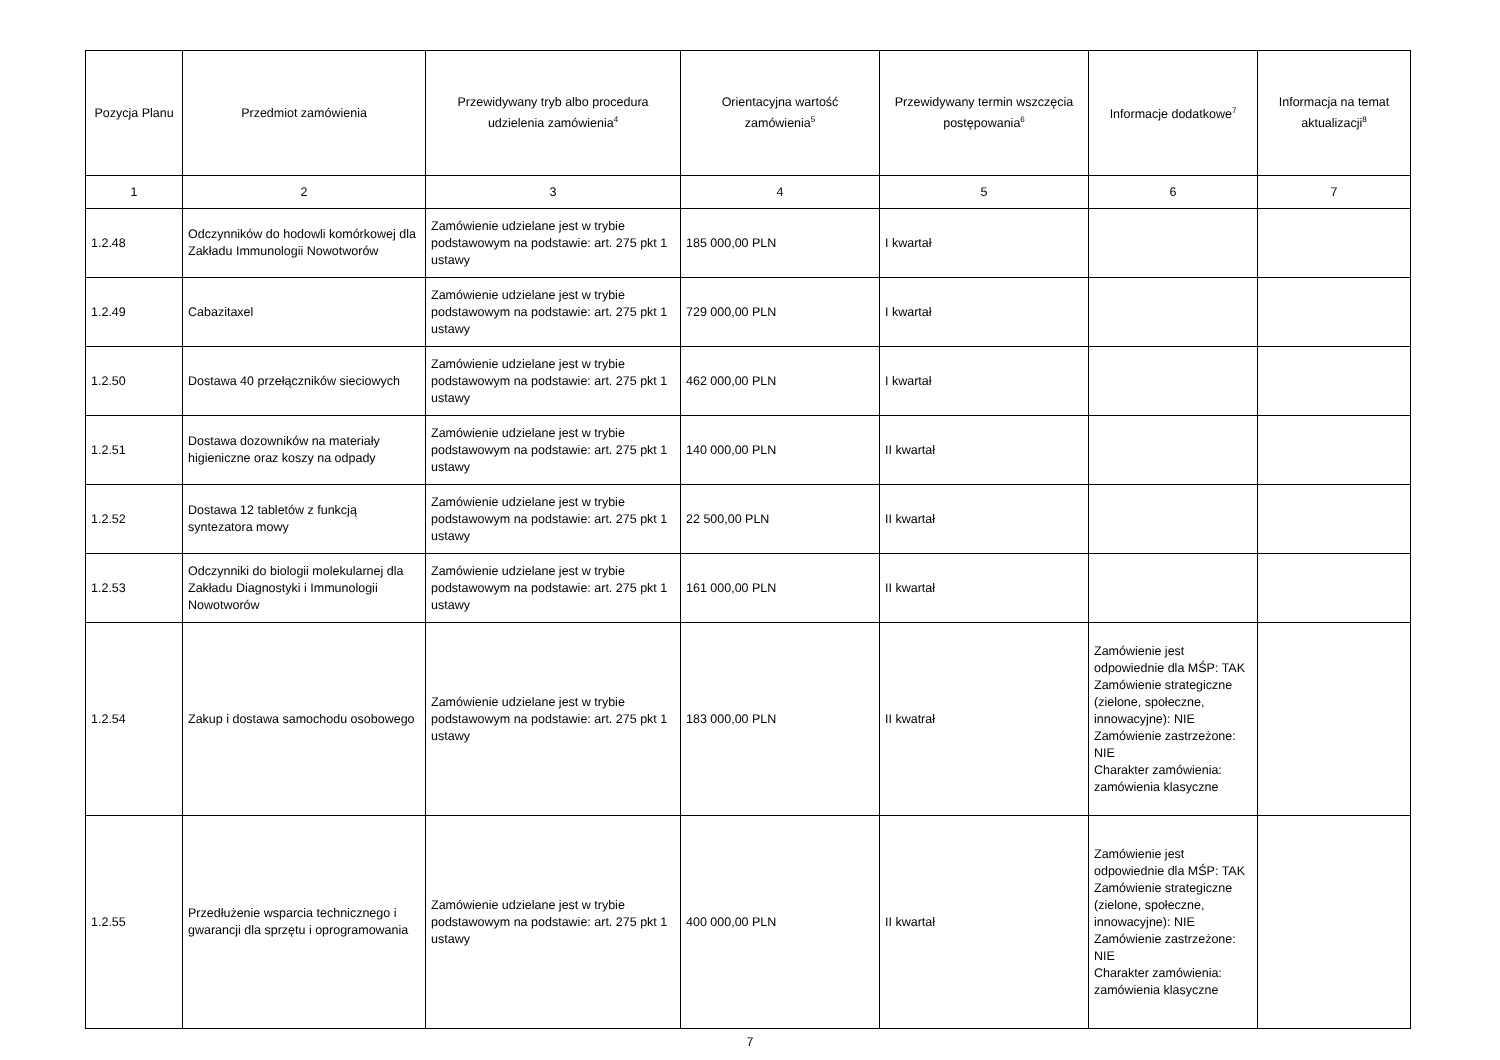| Pozycja Planu | Przedmiot zamówienia | Przewidywany tryb albo procedura udzielenia zamówienia<sup>4</sup> | Orientacyjna wartość zamówienia<sup>5</sup> | Przewidywany termin wszczęcia postępowania<sup>6</sup> | Informacje dodatkowe<sup>7</sup> | Informacja na temat aktualizacji<sup>8</sup> |
| --- | --- | --- | --- | --- | --- | --- |
| 1 | 2 | 3 | 4 | 5 | 6 | 7 |
| 1.2.48 | Odczynników do hodowli komórkowej dla Zakładu Immunologii Nowotworów | Zamówienie udzielane jest w trybie podstawowym na podstawie: art. 275 pkt 1 ustawy | 185 000,00 PLN | I kwartał | | |
| 1.2.49 | Cabazitaxel | Zamówienie udzielane jest w trybie podstawowym na podstawie: art. 275 pkt 1 ustawy | 729 000,00 PLN | I kwartał | | |
| 1.2.50 | Dostawa 40 przełączników sieciowych | Zamówienie udzielane jest w trybie podstawowym na podstawie: art. 275 pkt 1 ustawy | 462 000,00 PLN | I kwartał | | |
| 1.2.51 | Dostawa dozowników na materiały higieniczne oraz koszy na odpady | Zamówienie udzielane jest w trybie podstawowym na podstawie: art. 275 pkt 1 ustawy | 140 000,00 PLN | II kwartał | | |
| 1.2.52 | Dostawa 12 tabletów z funkcją syntezatora mowy | Zamówienie udzielane jest w trybie podstawowym na podstawie: art. 275 pkt 1 ustawy | 22 500,00 PLN | II kwartał | | |
| 1.2.53 | Odczynniki do biologii molekularnej dla Zakładu Diagnostyki i Immunologii Nowotworów | Zamówienie udzielane jest w trybie podstawowym na podstawie: art. 275 pkt 1 ustawy | 161 000,00 PLN | II kwartał | | |
| 1.2.54 | Zakup i dostawa samochodu osobowego | Zamówienie udzielane jest w trybie podstawowym na podstawie: art. 275 pkt 1 ustawy | 183 000,00 PLN | II kwatrał | Zamówienie jest odpowiednie dla MŚP: TAK Zamówienie strategiczne (zielone, społeczne, innowacyjne): NIE Zamówienie zastrzeżone: NIE Charakter zamówienia: zamówienia klasyczne | |
| 1.2.55 | Przedłużenie wsparcia technicznego i gwarancji dla sprzętu i oprogramowania | Zamówienie udzielane jest w trybie podstawowym na podstawie: art. 275 pkt 1 ustawy | 400 000,00 PLN | II kwartał | Zamówienie jest odpowiednie dla MŚP: TAK Zamówienie strategiczne (zielone, społeczne, innowacyjne): NIE Zamówienie zastrzeżone: NIE Charakter zamówienia: zamówienia klasyczne | |
7